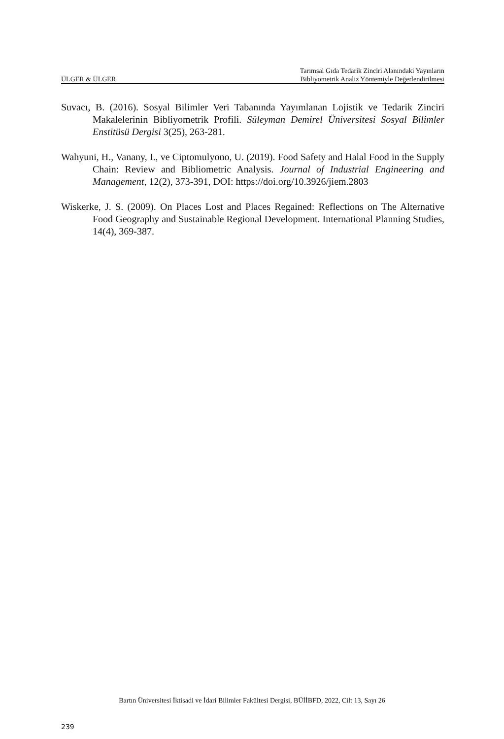ÜLGER & ÜLGER Tarımsal Gıda Tedarik Zinciri Alanındaki Yayınların
Bibliyometrik Analiz Yöntemiyle Değerlendirilmesi
Suvacı, B. (2016). Sosyal Bilimler Veri Tabanında Yayımlanan Lojistik ve Tedarik Zinciri Makalelerinin Bibliyometrik Profili. Süleyman Demirel Üniversitesi Sosyal Bilimler Enstitüsü Dergisi 3(25), 263-281.
Wahyuni, H., Vanany, I., ve Ciptomulyono, U. (2019). Food Safety and Halal Food in the Supply Chain: Review and Bibliometric Analysis. Journal of Industrial Engineering and Management, 12(2), 373-391, DOI: https://doi.org/10.3926/jiem.2803
Wiskerke, J. S. (2009). On Places Lost and Places Regained: Reflections on The Alternative Food Geography and Sustainable Regional Development. International Planning Studies, 14(4), 369-387.
Bartın Üniversitesi İktisadi ve İdari Bilimler Fakültesi Dergisi, BÜİİBFD, 2022, Cilt 13, Sayı 26
239